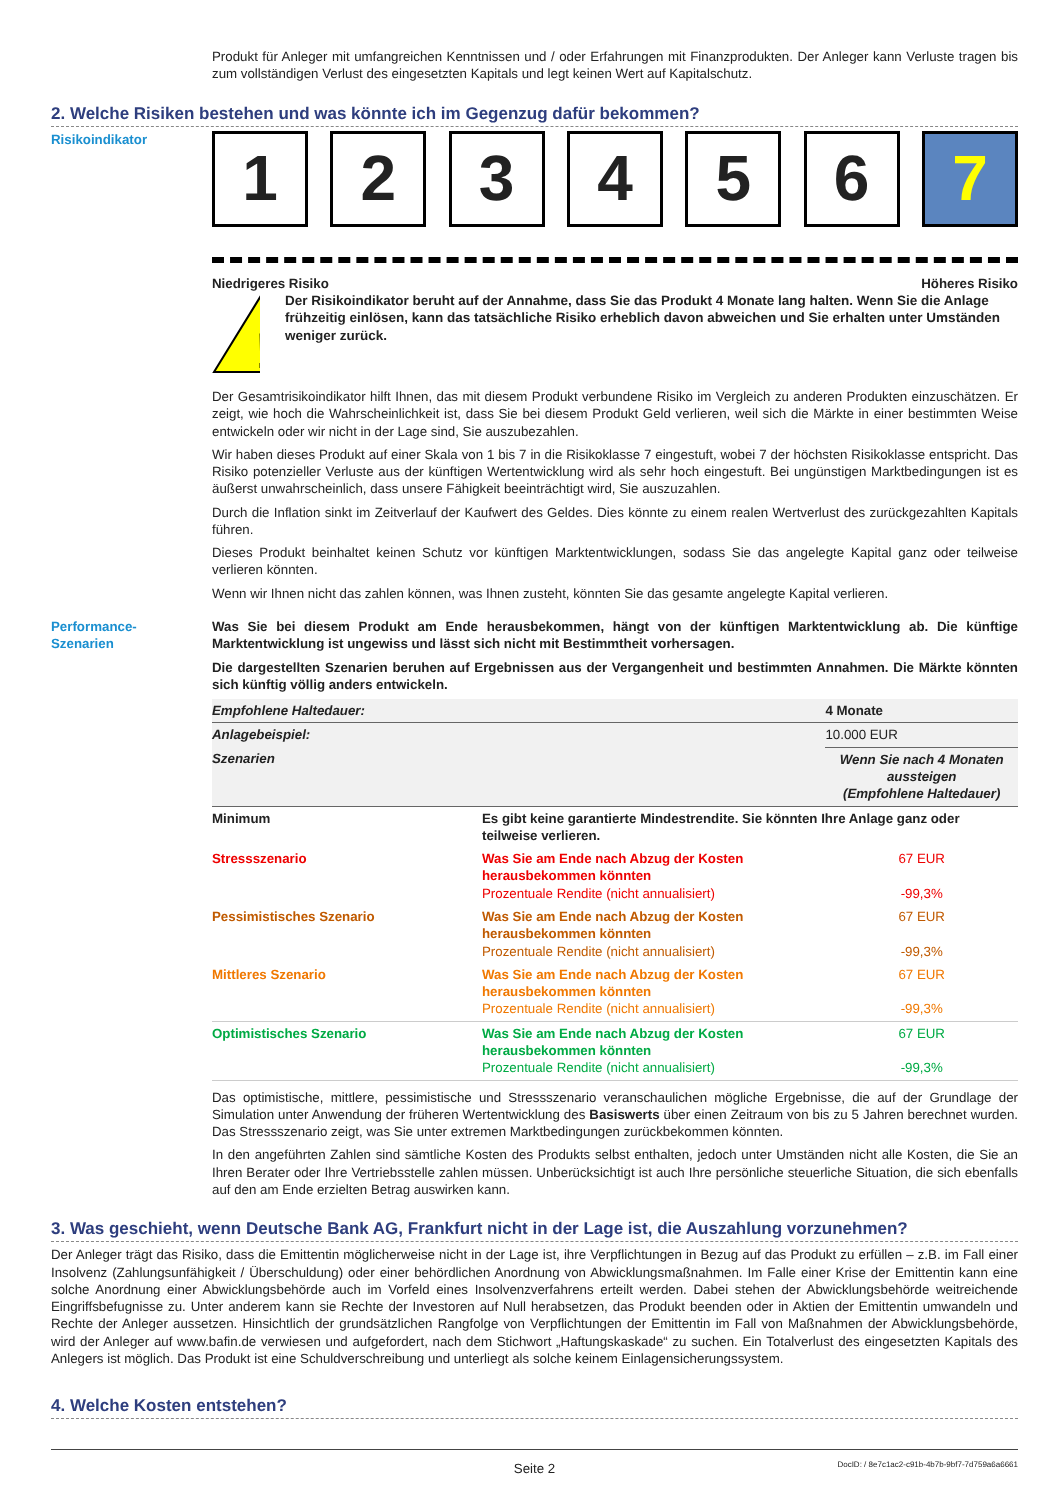Produkt für Anleger mit umfangreichen Kenntnissen und / oder Erfahrungen mit Finanzprodukten. Der Anleger kann Verluste tragen bis zum vollständigen Verlust des eingesetzten Kapitals und legt keinen Wert auf Kapitalschutz.
2. Welche Risiken bestehen und was könnte ich im Gegenzug dafür bekommen?
Risikoindikator
1 2 3 4 5 6 7
Niedrigeres Risiko Höheres Risiko
!
Der Risikoindikator beruht auf der Annahme, dass Sie das Produkt 4 Monate lang halten. Wenn Sie die Anlage frühzeitig einlösen, kann das tatsächliche Risiko erheblich davon abweichen und Sie erhalten unter Umständen weniger zurück.
Der Gesamtrisikoindikator hilft Ihnen, das mit diesem Produkt verbundene Risiko im Vergleich zu anderen Produkten einzuschätzen. Er zeigt, wie hoch die Wahrscheinlichkeit ist, dass Sie bei diesem Produkt Geld verlieren, weil sich die Märkte in einer bestimmten Weise entwickeln oder wir nicht in der Lage sind, Sie auszubezahlen.
Wir haben dieses Produkt auf einer Skala von 1 bis 7 in die Risikoklasse 7 eingestuft, wobei 7 der höchsten Risikoklasse entspricht. Das Risiko potenzieller Verluste aus der künftigen Wertentwicklung wird als sehr hoch eingestuft. Bei ungünstigen Marktbedingungen ist es äußerst unwahrscheinlich, dass unsere Fähigkeit beeinträchtigt wird, Sie auszuzahlen.
Durch die Inflation sinkt im Zeitverlauf der Kaufwert des Geldes. Dies könnte zu einem realen Wertverlust des zurückgezahlten Kapitals führen.
Dieses Produkt beinhaltet keinen Schutz vor künftigen Marktentwicklungen, sodass Sie das angelegte Kapital ganz oder teilweise verlieren könnten.
Wenn wir Ihnen nicht das zahlen können, was Ihnen zusteht, könnten Sie das gesamte angelegte Kapital verlieren.
Performance-
Szenarien
Was Sie bei diesem Produkt am Ende herausbekommen, hängt von der künftigen Marktentwicklung ab. Die künftige Marktentwicklung ist ungewiss und lässt sich nicht mit Bestimmtheit vorhersagen.
Die dargestellten Szenarien beruhen auf Ergebnissen aus der Vergangenheit und bestimmten Annahmen. Die Märkte könnten sich künftig völlig anders entwickeln.
| Empfohlene Haltedauer: | | 4 Monate |
| Anlagebeispiel: | | 10.000 EUR |
| Szenarien | | Wenn Sie nach 4 Monaten aussteigen (Empfohlene Haltedauer) |
| Minimum | Es gibt keine garantierte Mindestrendite. Sie könnten Ihre Anlage ganz oder teilweise verlieren. | |
| Stressszenario | Was Sie am Ende nach Abzug der Kosten herausbekommen könnten Prozentuale Rendite (nicht annualisiert) | 67 EUR -99,3% |
| Pessimistisches Szenario | Was Sie am Ende nach Abzug der Kosten herausbekommen könnten Prozentuale Rendite (nicht annualisiert) | 67 EUR -99,3% |
| Mittleres Szenario | Was Sie am Ende nach Abzug der Kosten herausbekommen könnten Prozentuale Rendite (nicht annualisiert) | 67 EUR -99,3% |
| Optimistisches Szenario | Was Sie am Ende nach Abzug der Kosten herausbekommen könnten Prozentuale Rendite (nicht annualisiert) | 67 EUR -99,3% |
Das optimistische, mittlere, pessimistische und Stressszenario veranschaulichen mögliche Ergebnisse, die auf der Grundlage der Simulation unter Anwendung der früheren Wertentwicklung des Basiswerts über einen Zeitraum von bis zu 5 Jahren berechnet wurden. Das Stressszenario zeigt, was Sie unter extremen Marktbedingungen zurückbekommen könnten.
In den angeführten Zahlen sind sämtliche Kosten des Produkts selbst enthalten, jedoch unter Umständen nicht alle Kosten, die Sie an Ihren Berater oder Ihre Vertriebsstelle zahlen müssen. Unberücksichtigt ist auch Ihre persönliche steuerliche Situation, die sich ebenfalls auf den am Ende erzielten Betrag auswirken kann.
3. Was geschieht, wenn Deutsche Bank AG, Frankfurt nicht in der Lage ist, die Auszahlung vorzunehmen?
Der Anleger trägt das Risiko, dass die Emittentin möglicherweise nicht in der Lage ist, ihre Verpflichtungen in Bezug auf das Produkt zu erfüllen – z.B. im Fall einer Insolvenz (Zahlungsunfähigkeit / Überschuldung) oder einer behördlichen Anordnung von Abwicklungsmaßnahmen. Im Falle einer Krise der Emittentin kann eine solche Anordnung einer Abwicklungsbehörde auch im Vorfeld eines Insolvenzverfahrens erteilt werden. Dabei stehen der Abwicklungsbehörde weitreichende Eingriffsbefugnisse zu. Unter anderem kann sie Rechte der Investoren auf Null herabsetzen, das Produkt beenden oder in Aktien der Emittentin umwandeln und Rechte der Anleger aussetzen. Hinsichtlich der grundsätzlichen Rangfolge von Verpflichtungen der Emittentin im Fall von Maßnahmen der Abwicklungsbehörde, wird der Anleger auf www.bafin.de verwiesen und aufgefordert, nach dem Stichwort „Haftungskaskade“ zu suchen. Ein Totalverlust des eingesetzten Kapitals des Anlegers ist möglich. Das Produkt ist eine Schuldverschreibung und unterliegt als solche keinem Einlagensicherungssystem.
4. Welche Kosten entstehen?
Seite 2 DocID: / 8e7c1ac2-c91b-4b7b-9bf7-7d759a6a6661